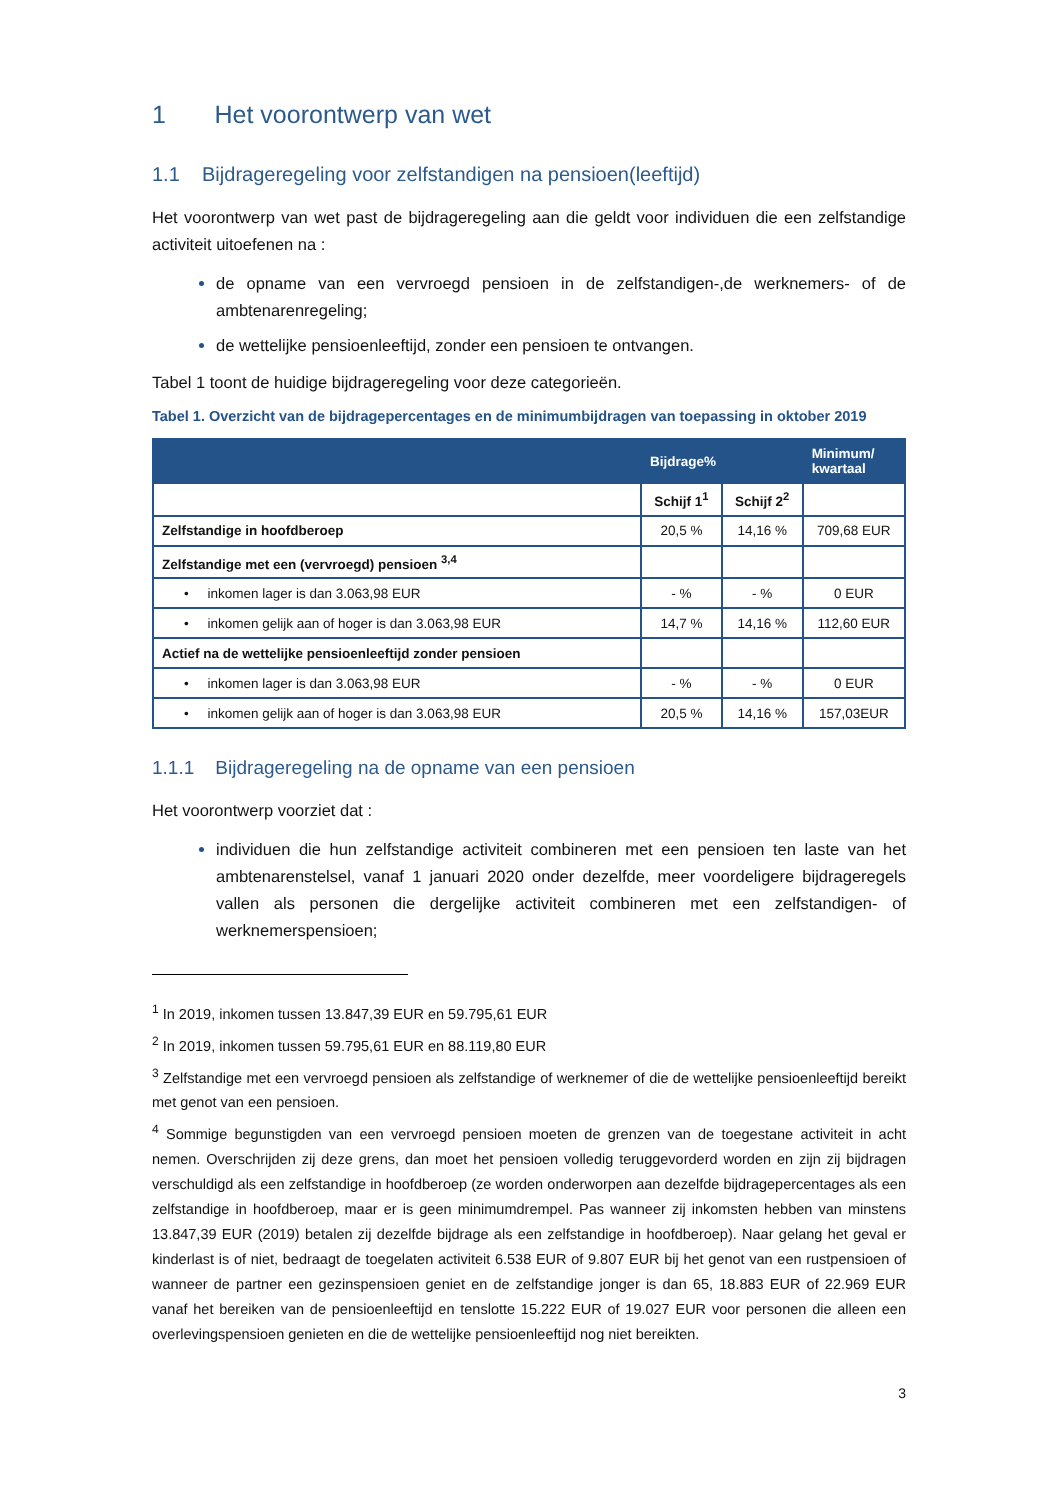1 Het voorontwerp van wet
1.1 Bijdrageregeling voor zelfstandigen na pensioen(leeftijd)
Het voorontwerp van wet past de bijdrageregeling aan die geldt voor individuen die een zelfstandige activiteit uitoefenen na :
de opname van een vervroegd pensioen in de zelfstandigen-,de werknemers- of de ambtenarenregeling;
de wettelijke pensioenleeftijd, zonder een pensioen te ontvangen.
Tabel 1 toont de huidige bijdrageregeling voor deze categorieën.
Tabel 1. Overzicht van de bijdragepercentages en de minimumbijdragen van toepassing in oktober 2019
| | Bijdrage% | | Minimum/ kwartaal |
| --- | --- | --- | --- |
| | Schijf 1<sup>1</sup> | Schijf 2<sup>2</sup> | |
| Zelfstandige in hoofdberoep | 20,5 % | 14,16 % | 709,68 EUR |
| Zelfstandige met een (vervroegd) pensioen <sup>3,4</sup> | | | |
| • inkomen lager is dan 3.063,98 EUR | - % | - % | 0 EUR |
| • inkomen gelijk aan of hoger is dan 3.063,98 EUR | 14,7 % | 14,16 % | 112,60 EUR |
| Actief na de wettelijke pensioenleeftijd zonder pensioen | | | |
| • inkomen lager is dan 3.063,98 EUR | - % | - % | 0 EUR |
| • inkomen gelijk aan of hoger is dan 3.063,98 EUR | 20,5 % | 14,16 % | 157,03EUR |
1.1.1 Bijdrageregeling na de opname van een pensioen
Het voorontwerp voorziet dat :
individuen die hun zelfstandige activiteit combineren met een pensioen ten laste van het ambtenarenstelsel, vanaf 1 januari 2020 onder dezelfde, meer voordeligere bijdrageregels vallen als personen die dergelijke activiteit combineren met een zelfstandigen- of werknemerspensioen;
<sup>1</sup> In 2019, inkomen tussen 13.847,39 EUR en 59.795,61 EUR
<sup>2</sup> In 2019, inkomen tussen 59.795,61 EUR en 88.119,80 EUR
<sup>3</sup> Zelfstandige met een vervroegd pensioen als zelfstandige of werknemer of die de wettelijke pensioenleeftijd bereikt met genot van een pensioen.
<sup>4</sup> Sommige begunstigden van een vervroegd pensioen moeten de grenzen van de toegestane activiteit in acht nemen. Overschrijden zij deze grens, dan moet het pensioen volledig teruggevorderd worden en zijn zij bijdragen verschuldigd als een zelfstandige in hoofdberoep (ze worden onderworpen aan dezelfde bijdragepercentages als een zelfstandige in hoofdberoep, maar er is geen minimumdrempel. Pas wanneer zij inkomsten hebben van minstens 13.847,39 EUR (2019) betalen zij dezelfde bijdrage als een zelfstandige in hoofdberoep). Naar gelang het geval er kinderlast is of niet, bedraagt de toegelaten activiteit 6.538 EUR of 9.807 EUR bij het genot van een rustpensioen of wanneer de partner een gezinspensioen geniet en de zelfstandige jonger is dan 65, 18.883 EUR of 22.969 EUR vanaf het bereiken van de pensioenleeftijd en tenslotte 15.222 EUR of 19.027 EUR voor personen die alleen een overlevingspensioen genieten en die de wettelijke pensioenleeftijd nog niet bereikten.
3